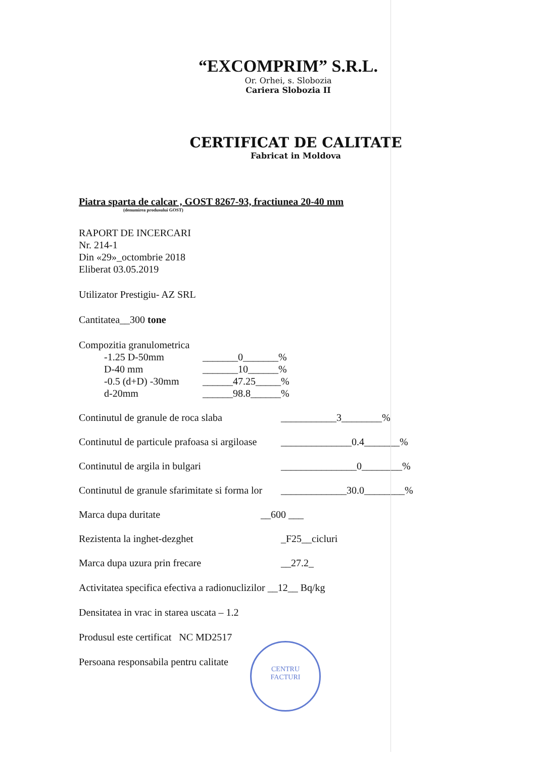“EXCOMPRIM” S.R.L.
Or. Orhei, s. Slobozia
Cariera Slobozia II
CERTIFICAT DE CALITATE
Fabricat in Moldova
Piatra sparta de calcar , GOST 8267-93, fractiunea 20-40 mm
(denumirea produsului GOST)
RAPORT DE INCERCARI
Nr. 214-1
Din «29»_octombrie 2018
Eliberat 03.05.2019
Utilizator Prestigiu- AZ SRL
Cantitatea__300 tone
Compozitia granulometrica
-1.25 D-50mm _______0_______%
D-40 mm _______10______%
-0.5 (d+D) -30mm ______47.25_____%
d-20mm ______98.8______%
Continutul de granule de roca slaba ___________3________%
Continutul de particule prafoasa si argiloase ______________0.4_______%
Continutul de argila in bulgari _______________0________%
Continutul de granule sfarimitate si forma lor _____________30.0________%
Marca dupa duritate __600 ___
Rezistenta la inghet-dezghet _F25__cicluri
Marca dupa uzura prin frecare __27.2_
Activitatea specifica efectiva a radionuclizilor __12__ Bq/kg
Densitatea in vrac in starea uscata – 1.2
Produsul este certificat NC MD2517
Persoana responsabila pentru calitate
CENTRU
FACTURI